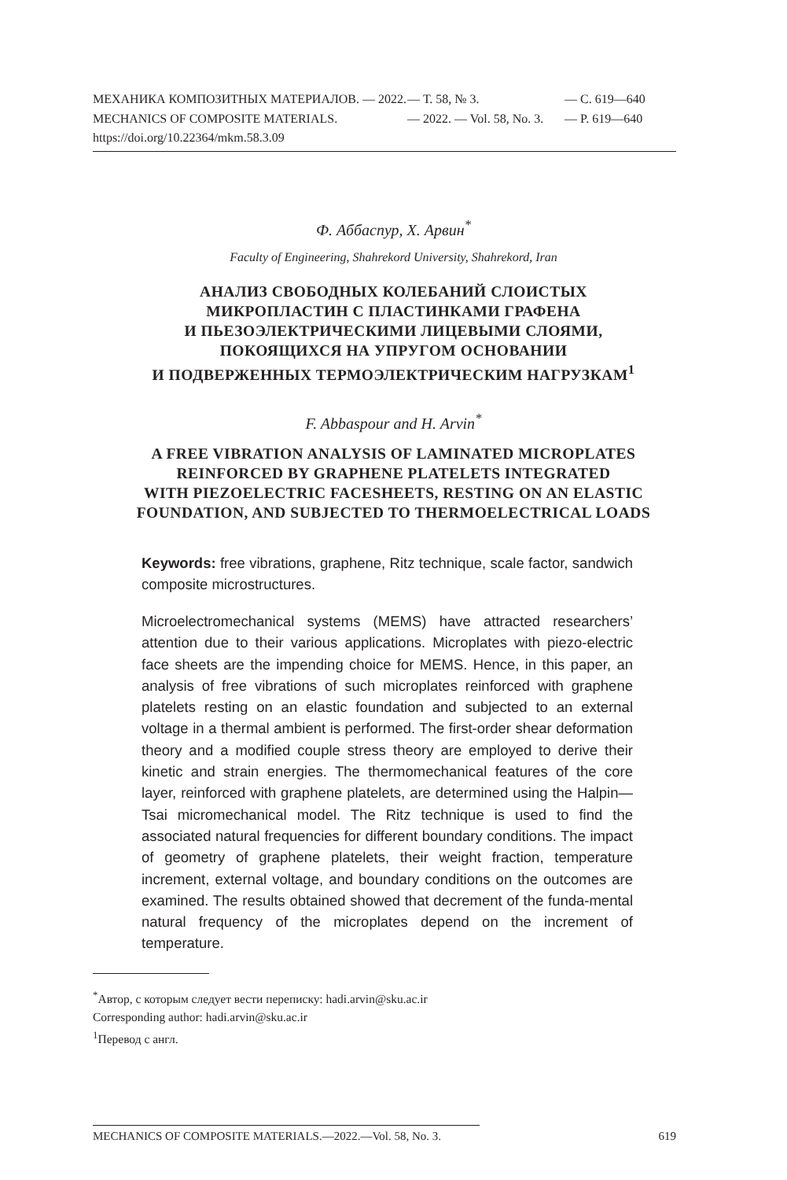МЕХАНИКА КОМПОЗИТНЫХ МАТЕРИАЛОВ. — 2022. — Т. 58, № 3. — С. 619—640
MECHANICS OF COMPOSITE MATERIALS. — 2022. — Vol. 58, No. 3. — P. 619—640
https://doi.org/10.22364/mkm.58.3.09
Ф. Аббаспур, Х. Арвин<sup>*</sup>
Faculty of Engineering, Shahrekord University, Shahrekord, Iran
АНАЛИЗ СВОБОДНЫХ КОЛЕБАНИЙ СЛОИСТЫХ
МИКРОПЛАСТИН С ПЛАСТИНКАМИ ГРАФЕНА
И ПЬЕЗОЭЛЕКТРИЧЕСКИМИ ЛИЦЕВЫМИ СЛОЯМИ,
ПОКОЯЩИХСЯ НА УПРУГОМ ОСНОВАНИИ
И ПОДВЕРЖЕННЫХ ТЕРМОЭЛЕКТРИЧЕСКИМ НАГРУЗКАМ<sup>1</sup>
F. Abbaspour and H. Arvin<sup>*</sup>
A FREE VIBRATION ANALYSIS OF LAMINATED MICROPLATES
REINFORCED BY GRAPHENE PLATELETS INTEGRATED
WITH PIEZOELECTRIC FACESHEETS, RESTING ON AN ELASTIC
FOUNDATION, AND SUBJECTED TO THERMOELECTRICAL LOADS
Keywords: free vibrations, graphene, Ritz technique, scale factor, sandwich composite microstructures.
Microelectromechanical systems (MEMS) have attracted researchers’ attention due to their various applications. Microplates with piezo-electric face sheets are the impending choice for MEMS. Hence, in this paper, an analysis of free vibrations of such microplates reinforced with graphene platelets resting on an elastic foundation and subjected to an external voltage in a thermal ambient is performed. The first-order shear deformation theory and a modified couple stress theory are employed to derive their kinetic and strain energies. The thermomechanical features of the core layer, reinforced with graphene platelets, are determined using the Halpin—Tsai micromechanical model. The Ritz technique is used to find the associated natural frequencies for different boundary conditions. The impact of geometry of graphene platelets, their weight fraction, temperature increment, external voltage, and boundary conditions on the outcomes are examined. The results obtained showed that decrement of the funda-mental natural frequency of the microplates depend on the increment of temperature.
<sup>*</sup> Автор, с которым следует вести переписку: hadi.arvin@sku.ac.ir
Corresponding author: hadi.arvin@sku.ac.ir
<sup>1</sup> Перевод с англ.
MECHANICS OF COMPOSITE MATERIALS.—2022.—Vol. 58, No. 3. 619